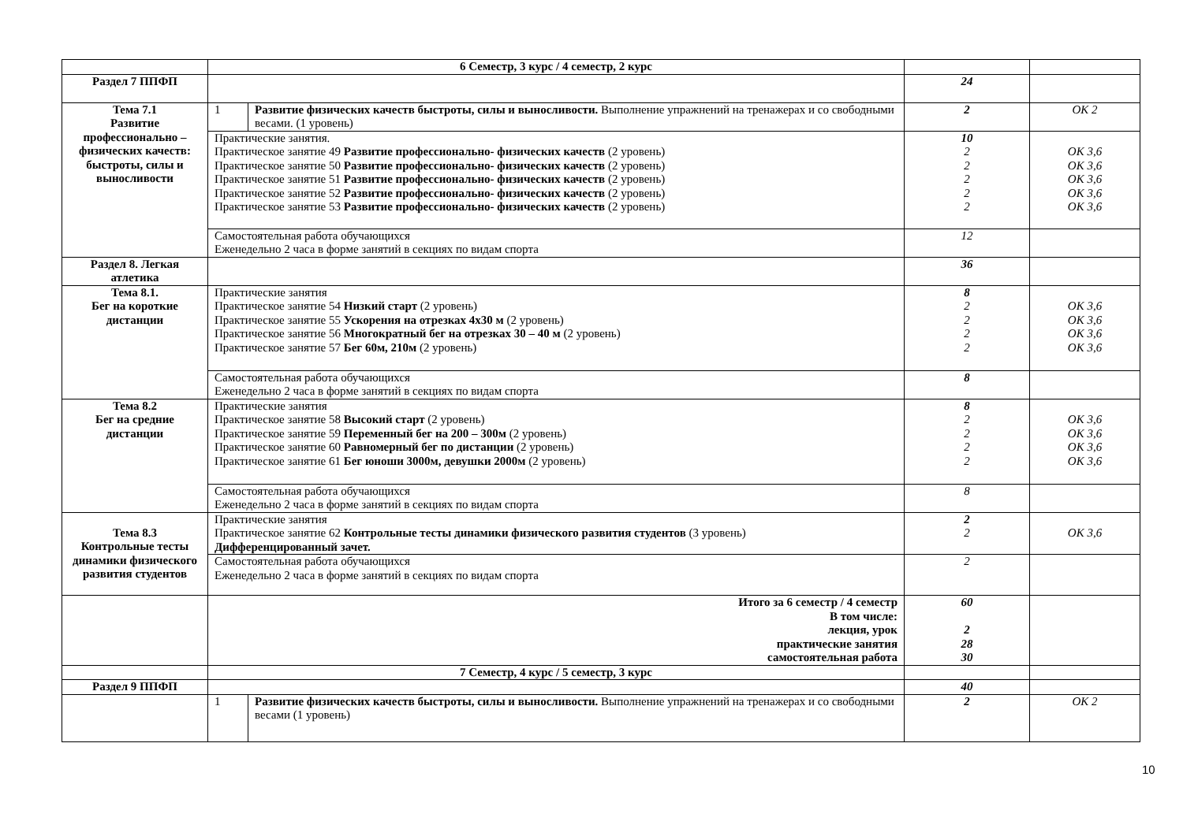| | 6 Семестр, 3 курс / 4 семестр, 2 курс | | | |
| Раздел 7 ППФП | | | 24 | |
| Тема 7.1 Развитие профессионально – физических качеств: быстроты, силы и выносливости | 1 | Развитие физических качеств быстроты, силы и выносливости. Выполнение упражнений на тренажерах и со свободными весами. (1 уровень) | 2 | ОК 2 |
| | Практические занятия. Практическое занятие 49 Развитие профессионально- физических качеств (2 уровень) Практическое занятие 50 Развитие профессионально- физических качеств (2 уровень) Практическое занятие 51 Развитие профессионально- физических качеств (2 уровень) Практическое занятие 52 Развитие профессионально- физических качеств (2 уровень) Практическое занятие 53 Развитие профессионально- физических качеств (2 уровень) | | 10 2 2 2 2 2 | ОК 3,6 ОК 3,6 ОК 3,6 ОК 3,6 ОК 3,6 |
| | Самостоятельная работа обучающихся Еженедельно 2 часа в форме занятий в секциях по видам спорта | | 12 | |
| Раздел 8. Легкая атлетика | | | 36 | |
| Тема 8.1. Бег на короткие дистанции | Практические занятия Практическое занятие 54 Низкий старт (2 уровень) Практическое занятие 55 Ускорения на отрезках 4х30 м (2 уровень) Практическое занятие 56 Многократный бег на отрезках 30 – 40 м (2 уровень) Практическое занятие 57 Бег 60м, 210м (2 уровень) | | 8 2 2 2 2 | ОК 3,6 ОК 3,6 ОК 3,6 ОК 3,6 |
| | Самостоятельная работа обучающихся Еженедельно 2 часа в форме занятий в секциях по видам спорта | | 8 | |
| Тема 8.2 Бег на средние дистанции | Практические занятия Практическое занятие 58 Высокий старт (2 уровень) Практическое занятие 59 Переменный бег на 200 – 300м (2 уровень) Практическое занятие 60 Равномерный бег по дистанции (2 уровень) Практическое занятие 61 Бег юноши 3000м, девушки 2000м (2 уровень) | | 8 2 2 2 2 | ОК 3,6 ОК 3,6 ОК 3,6 ОК 3,6 |
| | Самостоятельная работа обучающихся Еженедельно 2 часа в форме занятий в секциях по видам спорта | | 8 | |
| Тема 8.3 Контрольные тесты динамики физического развития студентов | Практические занятия Практическое занятие 62 Контрольные тесты динамики физического развития студентов (3 уровень) Дифференцированный зачет. | | 2 2 | ОК 3,6 |
| | Самостоятельная работа обучающихся Еженедельно 2 часа в форме занятий в секциях по видам спорта | | 2 | |
| | Итого за 6 семестр / 4 семестр В том числе: лекция, урок практические занятия самостоятельная работа | | 60 2 28 30 | |
| | 7 Семестр, 4 курс / 5 семестр, 3 курс | | | |
| Раздел 9 ППФП | | | 40 | |
| | 1 | Развитие физических качеств быстроты, силы и выносливости. Выполнение упражнений на тренажерах и со свободными весами (1 уровень) | 2 | ОК 2 |
10